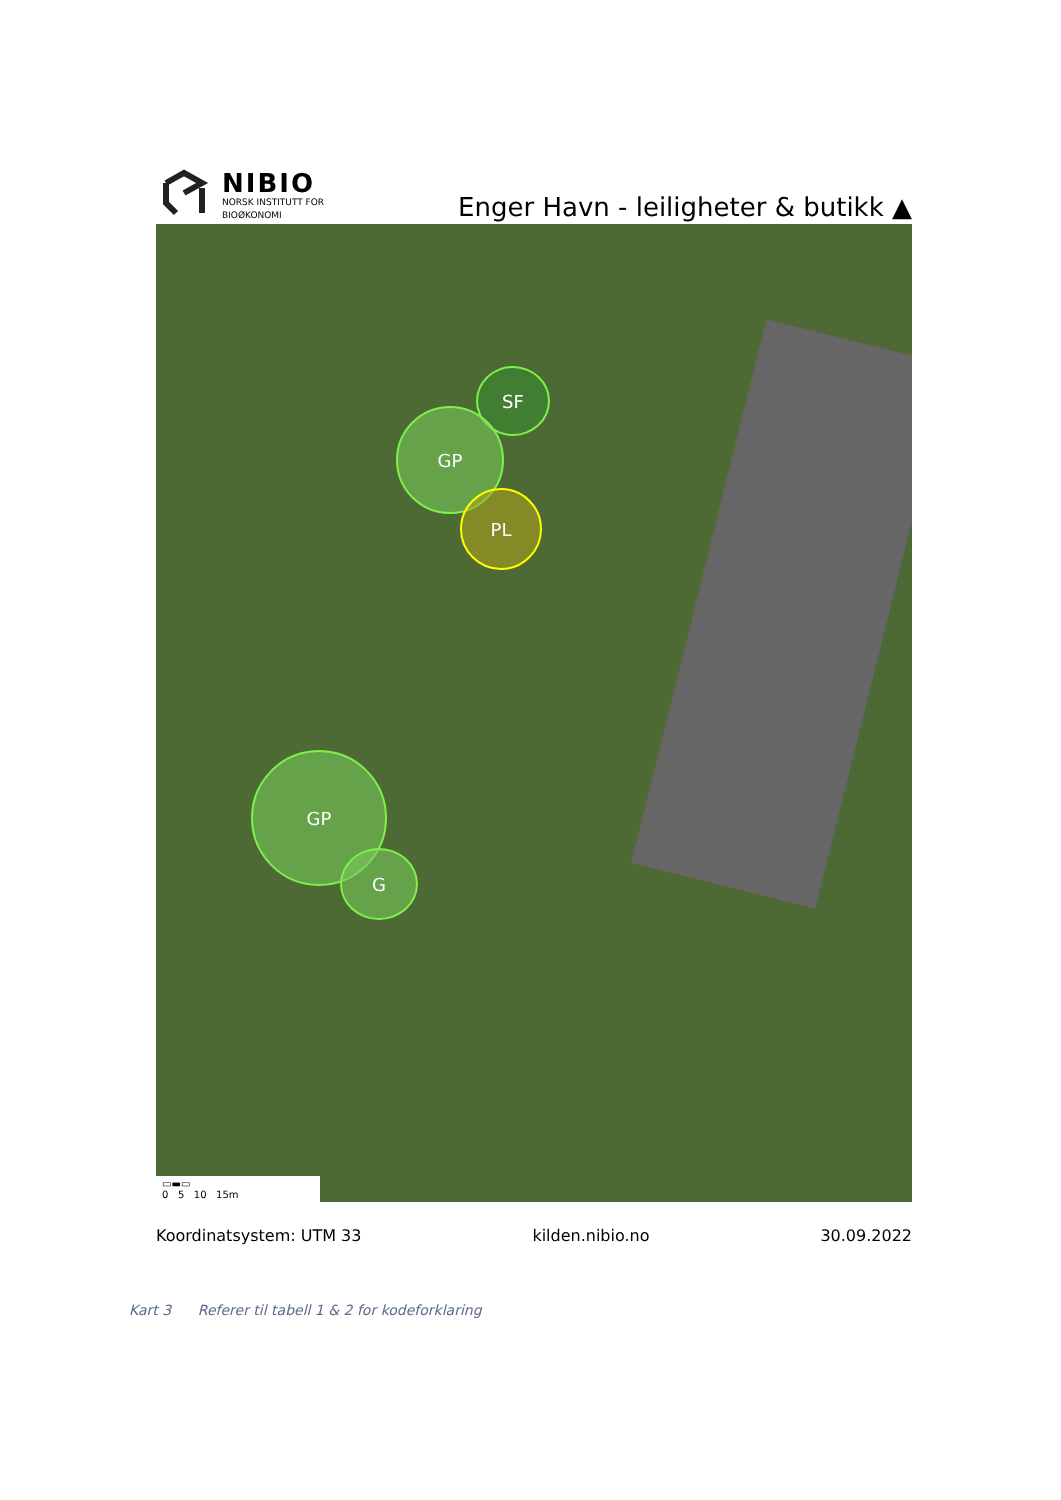NIBIO
NORSK INSTITUTT FOR
BIOØKONOMI
Enger Havn - leiligheter & butikk ▲
SF
GP
PL
GP
G
▭▬▭
0 5 10 15m
Koordinatsystem: UTM 33 kilden.nibio.no 30.09.2022
Kart 3 Referer til tabell 1 & 2 for kodeforklaring